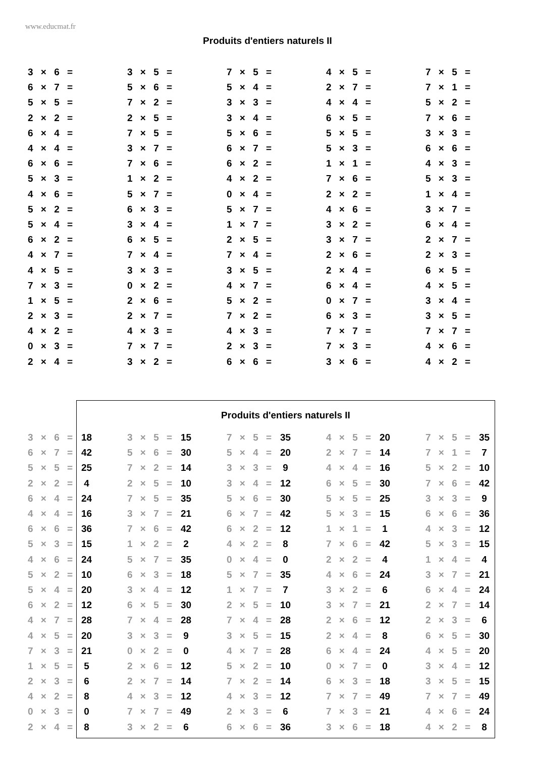www.educmat.fr
Produits d'entiers naturels II
| 3 × 6 = | 3 × 5 = | 7 × 5 = | 4 × 5 = | 7 × 5 = |
| 6 × 7 = | 5 × 6 = | 5 × 4 = | 2 × 7 = | 7 × 1 = |
| 5 × 5 = | 7 × 2 = | 3 × 3 = | 4 × 4 = | 5 × 2 = |
| 2 × 2 = | 2 × 5 = | 3 × 4 = | 6 × 5 = | 7 × 6 = |
| 6 × 4 = | 7 × 5 = | 5 × 6 = | 5 × 5 = | 3 × 3 = |
| 4 × 4 = | 3 × 7 = | 6 × 7 = | 5 × 3 = | 6 × 6 = |
| 6 × 6 = | 7 × 6 = | 6 × 2 = | 1 × 1 = | 4 × 3 = |
| 5 × 3 = | 1 × 2 = | 4 × 2 = | 7 × 6 = | 5 × 3 = |
| 4 × 6 = | 5 × 7 = | 0 × 4 = | 2 × 2 = | 1 × 4 = |
| 5 × 2 = | 6 × 3 = | 5 × 7 = | 4 × 6 = | 3 × 7 = |
| 5 × 4 = | 3 × 4 = | 1 × 7 = | 3 × 2 = | 6 × 4 = |
| 6 × 2 = | 6 × 5 = | 2 × 5 = | 3 × 7 = | 2 × 7 = |
| 4 × 7 = | 7 × 4 = | 7 × 4 = | 2 × 6 = | 2 × 3 = |
| 4 × 5 = | 3 × 3 = | 3 × 5 = | 2 × 4 = | 6 × 5 = |
| 7 × 3 = | 0 × 2 = | 4 × 7 = | 6 × 4 = | 4 × 5 = |
| 1 × 5 = | 2 × 6 = | 5 × 2 = | 0 × 7 = | 3 × 4 = |
| 2 × 3 = | 2 × 7 = | 7 × 2 = | 6 × 3 = | 3 × 5 = |
| 4 × 2 = | 4 × 3 = | 4 × 3 = | 7 × 7 = | 7 × 7 = |
| 0 × 3 = | 7 × 7 = | 2 × 3 = | 7 × 3 = | 4 × 6 = |
| 2 × 4 = | 3 × 2 = | 6 × 6 = | 3 × 6 = | 4 × 2 = |
Produits d'entiers naturels II
| 3 × 6 = | 18 | | 3 × 5 = | 15 | | 7 × 5 = | 35 | | 4 × 5 = | 20 | | 7 × 5 = | 35 |
| 6 × 7 = | 42 | | 5 × 6 = | 30 | | 5 × 4 = | 20 | | 2 × 7 = | 14 | | 7 × 1 = | 7 |
| 5 × 5 = | 25 | | 7 × 2 = | 14 | | 3 × 3 = | 9 | | 4 × 4 = | 16 | | 5 × 2 = | 10 |
| 2 × 2 = | 4 | | 2 × 5 = | 10 | | 3 × 4 = | 12 | | 6 × 5 = | 30 | | 7 × 6 = | 42 |
| 6 × 4 = | 24 | | 7 × 5 = | 35 | | 5 × 6 = | 30 | | 5 × 5 = | 25 | | 3 × 3 = | 9 |
| 4 × 4 = | 16 | | 3 × 7 = | 21 | | 6 × 7 = | 42 | | 5 × 3 = | 15 | | 6 × 6 = | 36 |
| 6 × 6 = | 36 | | 7 × 6 = | 42 | | 6 × 2 = | 12 | | 1 × 1 = | 1 | | 4 × 3 = | 12 |
| 5 × 3 = | 15 | | 1 × 2 = | 2 | | 4 × 2 = | 8 | | 7 × 6 = | 42 | | 5 × 3 = | 15 |
| 4 × 6 = | 24 | | 5 × 7 = | 35 | | 0 × 4 = | 0 | | 2 × 2 = | 4 | | 1 × 4 = | 4 |
| 5 × 2 = | 10 | | 6 × 3 = | 18 | | 5 × 7 = | 35 | | 4 × 6 = | 24 | | 3 × 7 = | 21 |
| 5 × 4 = | 20 | | 3 × 4 = | 12 | | 1 × 7 = | 7 | | 3 × 2 = | 6 | | 6 × 4 = | 24 |
| 6 × 2 = | 12 | | 6 × 5 = | 30 | | 2 × 5 = | 10 | | 3 × 7 = | 21 | | 2 × 7 = | 14 |
| 4 × 7 = | 28 | | 7 × 4 = | 28 | | 7 × 4 = | 28 | | 2 × 6 = | 12 | | 2 × 3 = | 6 |
| 4 × 5 = | 20 | | 3 × 3 = | 9 | | 3 × 5 = | 15 | | 2 × 4 = | 8 | | 6 × 5 = | 30 |
| 7 × 3 = | 21 | | 0 × 2 = | 0 | | 4 × 7 = | 28 | | 6 × 4 = | 24 | | 4 × 5 = | 20 |
| 1 × 5 = | 5 | | 2 × 6 = | 12 | | 5 × 2 = | 10 | | 0 × 7 = | 0 | | 3 × 4 = | 12 |
| 2 × 3 = | 6 | | 2 × 7 = | 14 | | 7 × 2 = | 14 | | 6 × 3 = | 18 | | 3 × 5 = | 15 |
| 4 × 2 = | 8 | | 4 × 3 = | 12 | | 4 × 3 = | 12 | | 7 × 7 = | 49 | | 7 × 7 = | 49 |
| 0 × 3 = | 0 | | 7 × 7 = | 49 | | 2 × 3 = | 6 | | 7 × 3 = | 21 | | 4 × 6 = | 24 |
| 2 × 4 = | 8 | | 3 × 2 = | 6 | | 6 × 6 = | 36 | | 3 × 6 = | 18 | | 4 × 2 = | 8 |